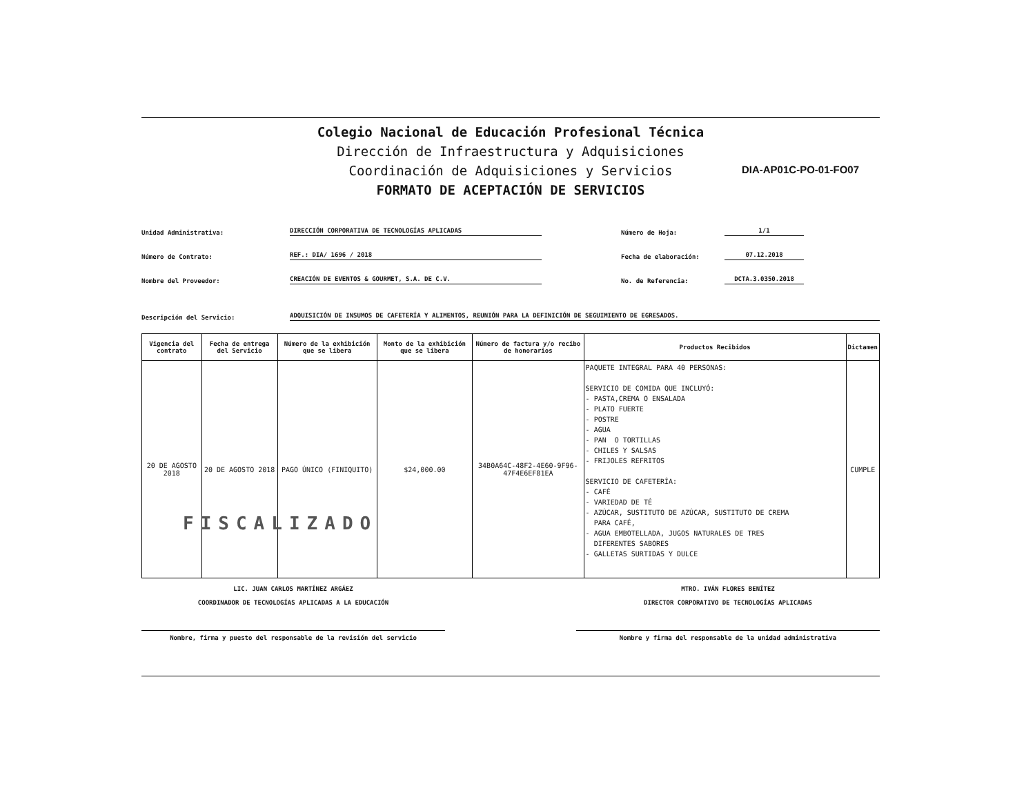Colegio Nacional de Educación Profesional Técnica
Dirección de Infraestructura y Adquisiciones
Coordinación de Adquisiciones y Servicios
FORMATO DE ACEPTACIÓN DE SERVICIOS
DIA-AP01C-PO-01-FO07
Unidad Administrativa: DIRECCIÓN CORPORATIVA DE TECNOLOGÍAS APLICADAS Número de Hoja: 1/1
Número de Contrato: REF.: DIA/ 1696 / 2018 Fecha de elaboración: 07.12.2018
Nombre del Proveedor: CREACIÓN DE EVENTOS & GOURMET, S.A. DE C.V. No. de Referencia: DCTA.3.0350.2018
Descripción del Servicio: ADQUISICIÓN DE INSUMOS DE CAFETERÍA Y ALIMENTOS, REUNIÓN PARA LA DEFINICIÓN DE SEGUIMIENTO DE EGRESADOS.
| Vigencia del contrato | Fecha de entrega del Servicio | Número de la exhibición que se libera | Monto de la exhibición que se libera | Número de factura y/o recibo de honorarios | Productos Recibidos | Dictamen |
| --- | --- | --- | --- | --- | --- | --- |
| 20 DE AGOSTO 2018 | 20 DE AGOSTO 2018 | PAGO ÚNICO (FINIQUITO) | $24,000.00 | 34B0A64C-48F2-4E60-9F96-47F4E6EF81EA | PAQUETE INTEGRAL PARA 40 PERSONAS: SERVICIO DE COMIDA QUE INCLUYÓ: - PASTA,CREMA O ENSALADA - PLATO FUERTE - POSTRE - AGUA - PAN O TORTILLAS - CHILES Y SALSAS - FRIJOLES REFRITOS SERVICIO DE CAFETERÍA: - CAFÉ - VARIEDAD DE TÉ - AZÚCAR, SUSTITUTO DE AZÚCAR, SUSTITUTO DE CREMA PARA CAFÉ, - AGUA EMBOTELLADA, JUGOS NATURALES DE TRES DIFERENTES SABORES - GALLETAS SURTIDAS Y DULCE | CUMPLE |
FISCALIZADO
LIC. JUAN CARLOS MARTÍNEZ ARGÁEZ
COORDINADOR DE TECNOLOGÍAS APLICADAS A LA EDUCACIÓN
Nombre, firma y puesto del responsable de la revisión del servicio
MTRO. IVÁN FLORES BENÍTEZ
DIRECTOR CORPORATIVO DE TECNOLOGÍAS APLICADAS
Nombre y firma del responsable de la unidad administrativa